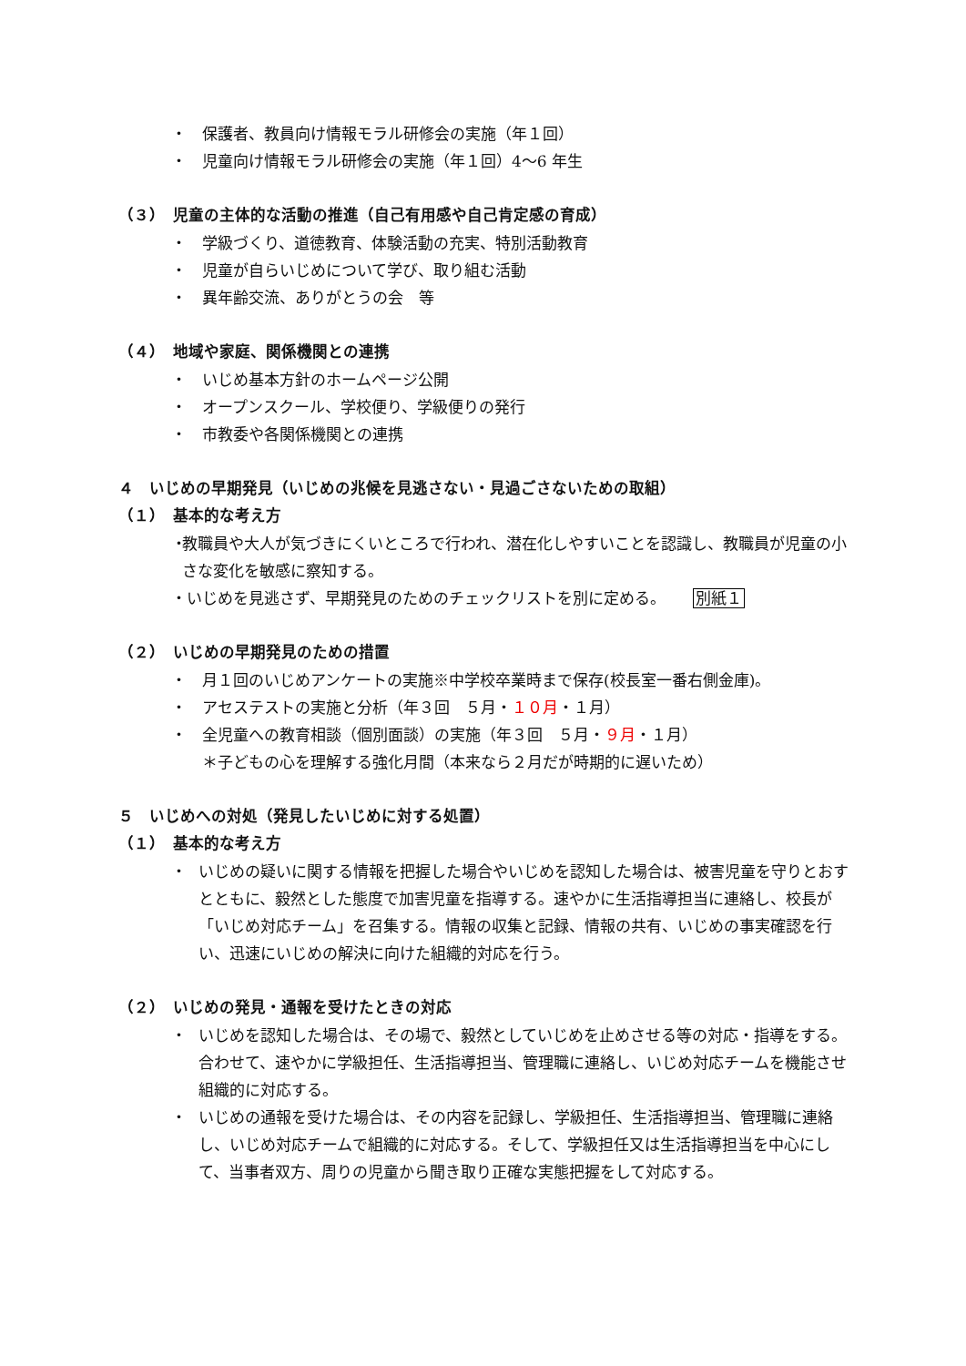・　保護者、教員向け情報モラル研修会の実施（年１回）
・　児童向け情報モラル研修会の実施（年１回）4～6 年生
（３）　児童の主体的な活動の推進（自己有用感や自己肯定感の育成）
・　学級づくり、道徳教育、体験活動の充実、特別活動教育
・　児童が自らいじめについて学び、取り組む活動
・　異年齢交流、ありがとうの会　等
（４）　地域や家庭、関係機関との連携
・　いじめ基本方針のホームページ公開
・　オープンスクール、学校便り、学級便りの発行
・　市教委や各関係機関との連携
４　いじめの早期発見（いじめの兆候を見逃さない・見過ごさないための取組）
（１）　基本的な考え方
・ 教職員や大人が気づきにくいところで行われ、潜在化しやすいことを認識し、教職員が児童の小さな変化を敏感に察知する。
・いじめを見逃さず、早期発見のためのチェックリストを別に定める。 別紙１
（２）　いじめの早期発見のための措置
・　月１回のいじめアンケートの実施※中学校卒業時まで保存(校長室一番右側金庫)。
・　アセステストの実施と分析（年３回　５月・１０月・１月）
・　全児童への教育相談（個別面談）の実施（年３回　５月・９月・１月）
＊子どもの心を理解する強化月間（本来なら２月だが時期的に遅いため）
５　いじめへの対処（発見したいじめに対する処置）
（１）　基本的な考え方
・ いじめの疑いに関する情報を把握した場合やいじめを認知した場合は、被害児童を守りとおすとともに、毅然とした態度で加害児童を指導する。速やかに生活指導担当に連絡し、校長が「いじめ対応チーム」を召集する。情報の収集と記録、情報の共有、いじめの事実確認を行い、迅速にいじめの解決に向けた組織的対応を行う。
（２）　いじめの発見・通報を受けたときの対応
・ いじめを認知した場合は、その場で、毅然としていじめを止めさせる等の対応・指導をする。合わせて、速やかに学級担任、生活指導担当、管理職に連絡し、いじめ対応チームを機能させ組織的に対応する。
・ いじめの通報を受けた場合は、その内容を記録し、学級担任、生活指導担当、管理職に連絡し、いじめ対応チームで組織的に対応する。そして、学級担任又は生活指導担当を中心にして、当事者双方、周りの児童から聞き取り正確な実態把握をして対応する。